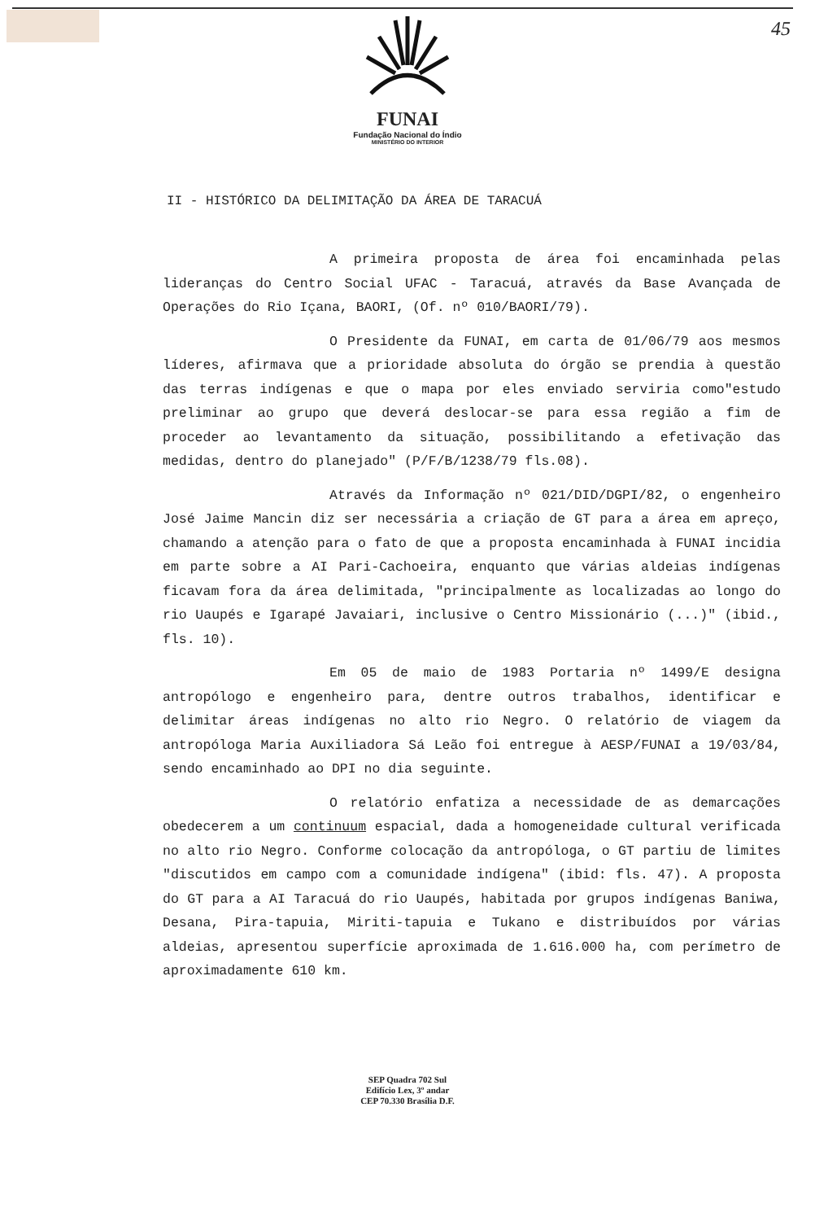45
FUNAI
Fundação Nacional do Índio
MINISTÉRIO DO INTERIOR
II - HISTÓRICO DA DELIMITAÇÃO DA ÁREA DE TARACUÁ
A primeira proposta de área foi encaminhada pelas lideranças do Centro Social UFAC - Taracuá, através da Base Avançada de Operações do Rio Içana, BAORI, (Of. nº 010/BAORI/79).
O Presidente da FUNAI, em carta de 01/06/79 aos mesmos líderes, afirmava que a prioridade absoluta do órgão se prendia à questão das terras indígenas e que o mapa por eles enviado serviria como"estudo preliminar ao grupo que deverá deslocar-se para essa região a fim de proceder ao levantamento da situação, possibilitando a efetivação das medidas, dentro do planejado" (P/F/B/1238/79 fls.08).
Através da Informação nº 021/DID/DGPI/82, o engenheiro José Jaime Mancin diz ser necessária a criação de GT para a área em apreço, chamando a atenção para o fato de que a proposta encaminhada à FUNAI incidia em parte sobre a AI Pari-Cachoeira, enquanto que várias aldeias indígenas ficavam fora da área delimitada, "principalmente as localizadas ao longo do rio Uaupés e Igarapé Javaiari, inclusive o Centro Missionário (...)" (ibid., fls. 10).
Em 05 de maio de 1983 Portaria nº 1499/E designa antropólogo e engenheiro para, dentre outros trabalhos, identificar e delimitar áreas indígenas no alto rio Negro. O relatório de viagem da antropóloga Maria Auxiliadora Sá Leão foi entregue à AESP/FUNAI a 19/03/84, sendo encaminhado ao DPI no dia seguinte.
O relatório enfatiza a necessidade de as demarcações obedecerem a um continuum espacial, dada a homogeneidade cultural verificada no alto rio Negro. Conforme colocação da antropóloga, o GT partiu de limites "discutidos em campo com a comunidade indígena" (ibid: fls. 47). A proposta do GT para a AI Taracuá do rio Uaupés, habitada por grupos indígenas Baniwa, Desana, Pira-tapuia, Miriti-tapuia e Tukano e distribuídos por várias aldeias, apresentou superfície aproximada de 1.616.000 ha, com perímetro de aproximadamente 610 km.
SEP Quadra 702 Sul
Edifício Lex, 3º andar
CEP 70.330 Brasília D.F.